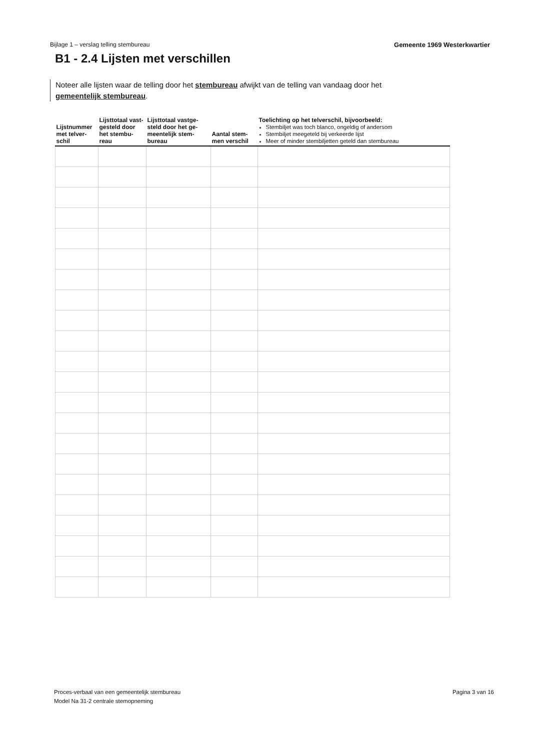Bijlage 1 – verslag telling stembureau Gemeente 1969 Westerkwartier
B1 - 2.4 Lijsten met verschillen
Noteer alle lijsten waar de telling door het stembureau afwijkt van de telling van vandaag door het gemeentelijk stembureau.
| Lijstnummer met telver- schil | Lijsttotaal vast- gesteld door het stembu- reau | Lijsttotaal vastge- steld door het ge- meentelijk stem- bureau | Aantal stem- men verschil | Toelichting op het telverschil, bijvoorbeeld: Stembiljet was toch blanco, ongeldig of andersom Stembiljet meegeteld bij verkeerde lijst Meer of minder stembiljetten geteld dan stembureau |
| --- | --- | --- | --- | --- |
Proces-verbaal van een gemeentelijk stembureau
Model Na 31-2 centrale stemopneming Pagina 3 van 16